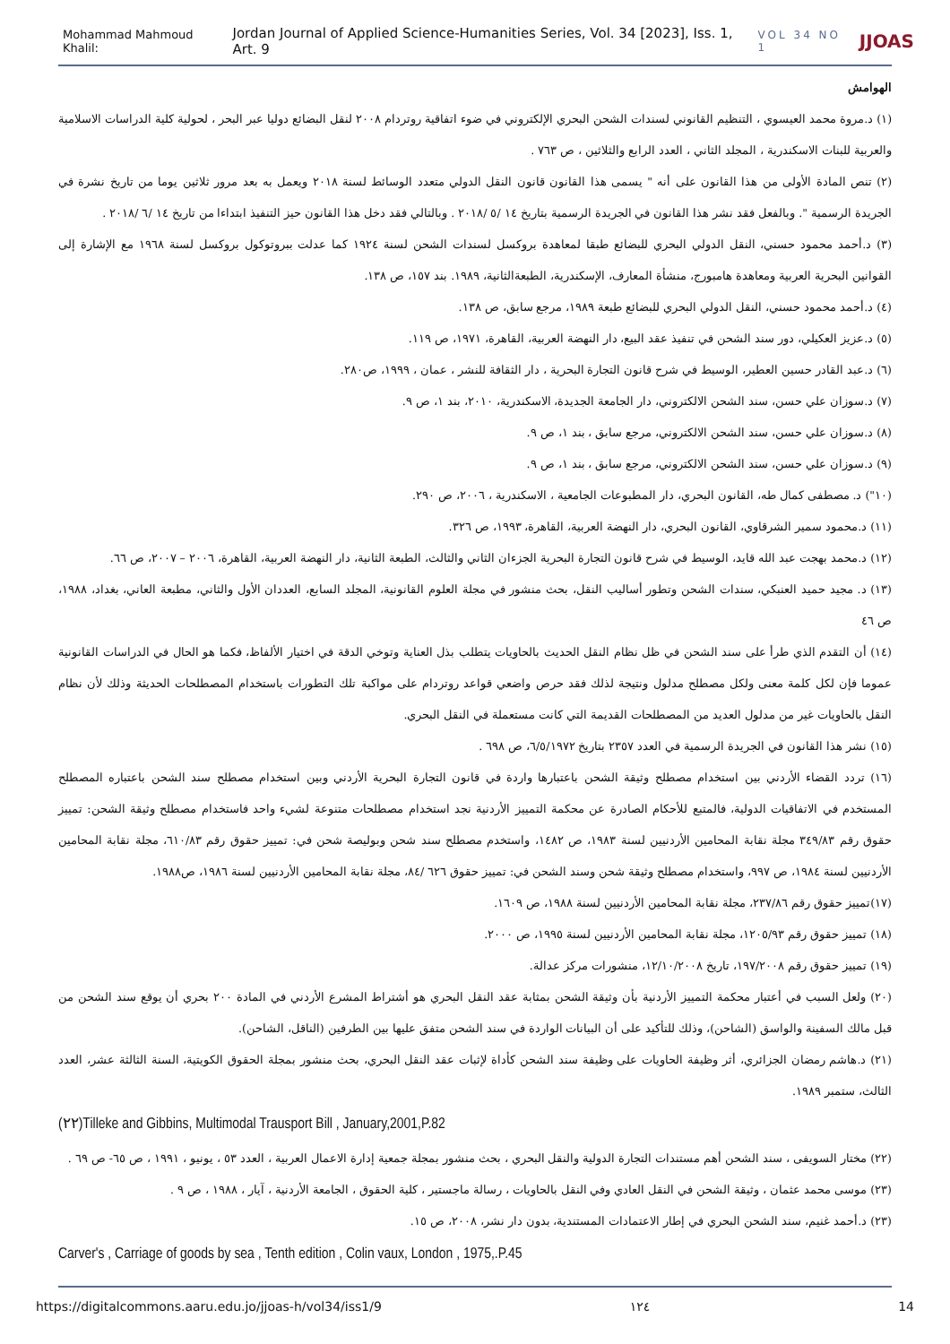Mohammad Mahmoud Khalil: Jordan Journal of Applied Science-Humanities Series, Vol. 34 [2023], Iss. 1, Art. 9 VOL 34 NO 1 JJOAS
الهوامش
(١) د.مروة محمد العيسوي ، التنظيم القانوني لسندات الشحن البحري الإلكتروني في ضوء اتفاقية روتردام ٢٠٠٨ لنقل البضائع دوليا عبر البحر ، لحولية كلية الدراسات الاسلامية والعربية للبنات الاسكندرية ، المجلد الثاني ، العدد الرابع والثلاثين ، ص ٧٦٣ .
(٢) تنص المادة الأولى من هذا القانون على أنه " يسمى هذا القانون قانون النقل الدولي متعدد الوسائط لسنة ٢٠١٨ ويعمل به بعد مرور ثلاثين يوما من تاريخ نشرة في الجريدة الرسمية ". وبالفعل فقد نشر هذا القانون في الجريدة الرسمية بتاريخ ١٤ /٥ /٢٠١٨ . وبالتالي فقد دخل هذا القانون حيز التنفيذ ابتداءا من تاريخ ١٤ /٦ /٢٠١٨ .
(٣) د.أحمد محمود حسني، النقل الدولي البحري للبضائع طبقا لمعاهدة بروكسل لسندات الشحن لسنة ١٩٢٤ كما عدلت ببروتوكول بروكسل لسنة ١٩٦٨ مع الإشارة إلى القوانين البحرية العربية ومعاهدة هامبورج، منشأة المعارف، الإسكندرية، الطبعةالثانية، ١٩٨٩. بند ١٥٧، ص ١٣٨.
(٤) د.أحمد محمود حسني، النقل الدولي البحري للبضائع طبعة ١٩٨٩، مرجع سابق، ص ١٣٨.
(٥) د.عزيز العكيلي، دور سند الشحن في تنفيذ عقد البيع، دار النهضة العربية، القاهرة، ١٩٧١، ص ١١٩.
(٦) د.عبد القادر حسين العطير، الوسيط في شرح قانون التجارة البحرية ، دار الثقافة للنشر ، عمان ، ١٩٩٩، ص٢٨٠.
(٧) د.سوزان علي حسن، سند الشحن الالكتروني، دار الجامعة الجديدة، الاسكندرية، ٢٠١٠، بند ١، ص ٩.
(٨) د.سوزان علي حسن، سند الشحن الالكتروني، مرجع سابق ، بند ١، ص ٩.
(٩) د.سوزان علي حسن، سند الشحن الالكتروني، مرجع سابق ، بند ١، ص ٩.
(١٠") د. مصطفى كمال طه، القانون البحري، دار المطبوعات الجامعية ، الاسكندرية ، ٢٠٠٦، ص ٢٩٠.
(١١) د.محمود سمير الشرقاوي، القانون البحري، دار النهضة العربية، القاهرة، ١٩٩٣، ص ٣٢٦.
(١٢) د.محمد بهجت عبد الله قايد، الوسيط في شرح قانون التجارة البحرية الجزءان الثاني والثالث، الطبعة الثانية، دار النهضة العربية، القاهرة، ٢٠٠٦ – ٢٠٠٧، ص ٦٦.
(١٣) د. مجيد حميد العنبكي، سندات الشحن وتطور أساليب النقل، بحث منشور في مجلة العلوم القانونية، المجلد السابع، العددان الأول والثاني، مطبعة العاني، بغداد، ١٩٨٨، ص ٤٦
(١٤) أن التقدم الذي طرأ على سند الشحن في ظل نظام النقل الحديث بالحاويات يتطلب بذل العناية وتوخي الدقة في اختيار الألفاظ، فكما هو الحال في الدراسات القانونية عموما فإن لكل كلمة معنى ولكل مصطلح مدلول ونتيجة لذلك فقد حرص واضعي قواعد روتردام على مواكبة تلك التطورات باستخدام المصطلحات الحديثة وذلك لأن نظام النقل بالحاويات غير من مدلول العديد من المصطلحات القديمة التي كانت مستعملة في النقل البحري.
(١٥) نشر هذا القانون في الجريدة الرسمية في العدد ٢٣٥٧ بتاريخ ٦/٥/١٩٧٢، ص ٦٩٨ .
(١٦) تردد القضاء الأردني بين استخدام مصطلح وثيقة الشحن باعتبارها واردة في قانون التجارة البحرية الأردني وبين استخدام مصطلح سند الشحن باعتباره المصطلح المستخدم في الاتفاقيات الدولية، فالمتبع للأحكام الصادرة عن محكمة التمييز الأردنية نجد استخدام مصطلحات متنوعة لشيء واحد فاستخدام مصطلح وثيقة الشحن: تمييز حقوق رقم ٣٤٩/٨٣ مجلة نقابة المحامين الأردنيين لسنة ١٩٨٣، ص ١٤٨٢، واستخدم مصطلح سند شحن وبوليصة شحن في: تمييز حقوق رقم ٦١٠/٨٣، مجلة نقابة المحامين الأردنيين لسنة ١٩٨٤، ص ٩٩٧، واستخدام مصطلح وثيقة شحن وسند الشحن في: تمييز حقوق ٦٢٦ /٨٤، مجلة نقابة المحامين الأردنيين لسنة ١٩٨٦، ص١٩٨٨.
(١٧)تمييز حقوق رقم ٢٣٧/٨٦، مجلة نقابة المحامين الأردنيين لسنة ١٩٨٨، ص ١٦٠٩.
(١٨) تمييز حقوق رقم ١٢٠٥/٩٣، مجلة نقابة المحامين الأردنيين لسنة ١٩٩٥، ص ٢٠٠٠.
(١٩) تمييز حقوق رقم ١٩٧/٢٠٠٨، تاريخ ١٢/١٠/٢٠٠٨، منشورات مركز عدالة.
(٢٠) ولعل السبب في أعتبار محكمة التمييز الأردنية بأن وثيقة الشحن بمثابة عقد النقل البحري هو أشتراط المشرع الأردني في المادة ٢٠٠ بحري أن يوقع سند الشحن من قبل مالك السفينة والواسق (الشاحن)، وذلك للتأكيد على أن البيانات الواردة في سند الشحن متفق عليها بين الطرفين (الناقل، الشاحن).
(٢١) د.هاشم رمضان الجزائري، أثر وظيفة الحاويات على وظيفة سند الشحن كأداة لإثبات عقد النقل البحري، بحث منشور بمجلة الحقوق الكويتية، السنة الثالثة عشر، العدد الثالث، ستمبر ١٩٨٩.
(٢٢)Tilleke and Gibbins, Multimodal Trausport Bill , January,2001,P.82
(٢٢) مختار السويفى ، سند الشحن أهم مستندات التجارة الدولية والنقل البحري ، بحث منشور بمجلة جمعية إدارة الاعمال العربية ، العدد ٥٣ ، يونيو ، ١٩٩١ ، ص ٦٥- ص ٦٩ .
(٢٣) موسى محمد عثمان ، وثيقة الشحن في النقل العادي وفي النقل بالحاويات ، رسالة ماجستير ، كلية الحقوق ، الجامعة الأردنية ، آيار ، ١٩٨٨ ، ص ٩ .
(٢٣) د.أحمد غنيم، سند الشحن البحري في إطار الاعتمادات المستندية، بدون دار نشر، ٢٠٠٨، ص ١٥.
Carver's , Carriage of goods by sea , Tenth edition , Colin vaux, London , 1975,.P.45
https://digitalcommons.aaru.edu.jo/jjoas-h/vol34/iss1/9 ١٢٤ 14